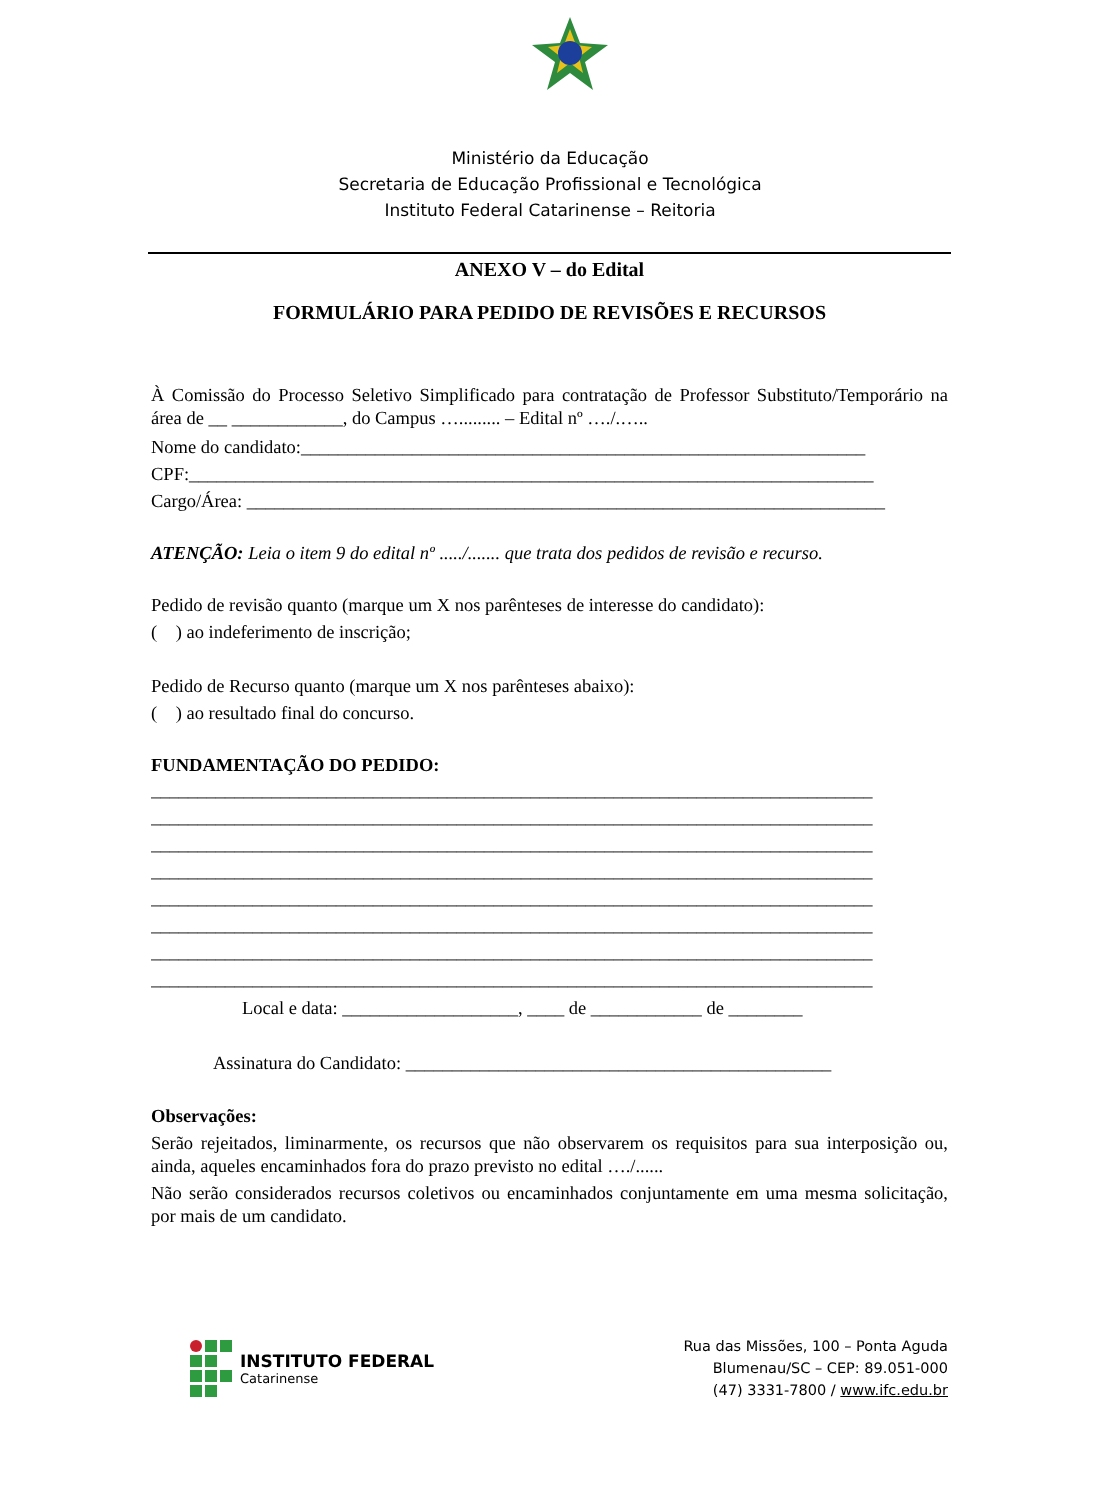Ministério da Educação
Secretaria de Educação Profissional e Tecnológica
Instituto Federal Catarinense – Reitoria
ANEXO V – do Edital
FORMULÁRIO PARA PEDIDO DE REVISÕES E RECURSOS
À Comissão do Processo Seletivo Simplificado para contratação de Professor Substituto/Temporário na área de __ ____________, do Campus …......... – Edital nº …./.…..
Nome do candidato:_____________________________________________________________
CPF:__________________________________________________________________________
Cargo/Área: _____________________________________________________________________
ATENÇÃO: Leia o item 9 do edital nº ...../....... que trata dos pedidos de revisão e recurso.
Pedido de revisão quanto (marque um X nos parênteses de interesse do candidato):
( ) ao indeferimento de inscrição;
Pedido de Recurso quanto (marque um X nos parênteses abaixo):
( ) ao resultado final do concurso.
FUNDAMENTAÇÃO DO PEDIDO:
______________________________________________________________________________
______________________________________________________________________________
______________________________________________________________________________
______________________________________________________________________________
______________________________________________________________________________
______________________________________________________________________________
______________________________________________________________________________
______________________________________________________________________________
Local e data: ___________________, ____ de ____________ de ________
Assinatura do Candidato: ______________________________________________
Observações:
Serão rejeitados, liminarmente, os recursos que não observarem os requisitos para sua interposição ou, ainda, aqueles encaminhados fora do prazo previsto no edital …./......
Não serão considerados recursos coletivos ou encaminhados conjuntamente em uma mesma solicitação, por mais de um candidato.
INSTITUTO FEDERAL
Catarinense
Rua das Missões, 100 – Ponta Aguda
Blumenau/SC – CEP: 89.051-000
(47) 3331-7800 / www.ifc.edu.br